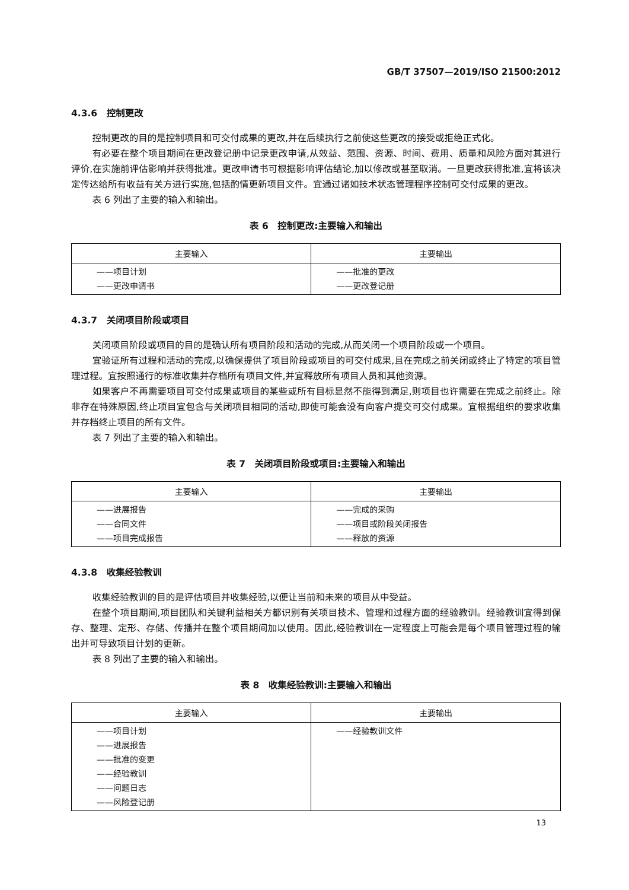GB/T 37507—2019/ISO 21500:2012
4.3.6　控制更改
控制更改的目的是控制项目和可交付成果的更改,并在后续执行之前使这些更改的接受或拒绝正式化。
有必要在整个项目期间在更改登记册中记录更改申请,从效益、范围、资源、时间、费用、质量和风险方面对其进行评价,在实施前评估影响并获得批准。更改申请书可根据影响评估结论,加以修改或甚至取消。一旦更改获得批准,宜将该决定传达给所有收益有关方进行实施,包括酌情更新项目文件。宜通过诸如技术状态管理程序控制可交付成果的更改。
表 6 列出了主要的输入和输出。
表 6　控制更改:主要输入和输出
| 主要输入 | 主要输出 |
| --- | --- |
| ——项目计划 ——更改申请书 | ——批准的更改 ——更改登记册 |
4.3.7　关闭项目阶段或项目
关闭项目阶段或项目的目的是确认所有项目阶段和活动的完成,从而关闭一个项目阶段或一个项目。
宜验证所有过程和活动的完成,以确保提供了项目阶段或项目的可交付成果,且在完成之前关闭或终止了特定的项目管理过程。宜按照通行的标准收集并存档所有项目文件,并宜释放所有项目人员和其他资源。
如果客户不再需要项目可交付成果或项目的某些或所有目标显然不能得到满足,则项目也许需要在完成之前终止。除非存在特殊原因,终止项目宜包含与关闭项目相同的活动,即使可能会没有向客户提交可交付成果。宜根据组织的要求收集并存档终止项目的所有文件。
表 7 列出了主要的输入和输出。
表 7　关闭项目阶段或项目:主要输入和输出
| 主要输入 | 主要输出 |
| --- | --- |
| ——进展报告 ——合同文件 ——项目完成报告 | ——完成的采购 ——项目或阶段关闭报告 ——释放的资源 |
4.3.8　收集经验教训
收集经验教训的目的是评估项目并收集经验,以便让当前和未来的项目从中受益。
在整个项目期间,项目团队和关键利益相关方都识别有关项目技术、管理和过程方面的经验教训。经验教训宜得到保存、整理、定形、存储、传播并在整个项目期间加以使用。因此,经验教训在一定程度上可能会是每个项目管理过程的输出并可导致项目计划的更新。
表 8 列出了主要的输入和输出。
表 8　收集经验教训:主要输入和输出
| 主要输入 | 主要输出 |
| --- | --- |
| ——项目计划 ——进展报告 ——批准的变更 ——经验教训 ——问题日志 ——风险登记册 | ——经验教训文件 |
13